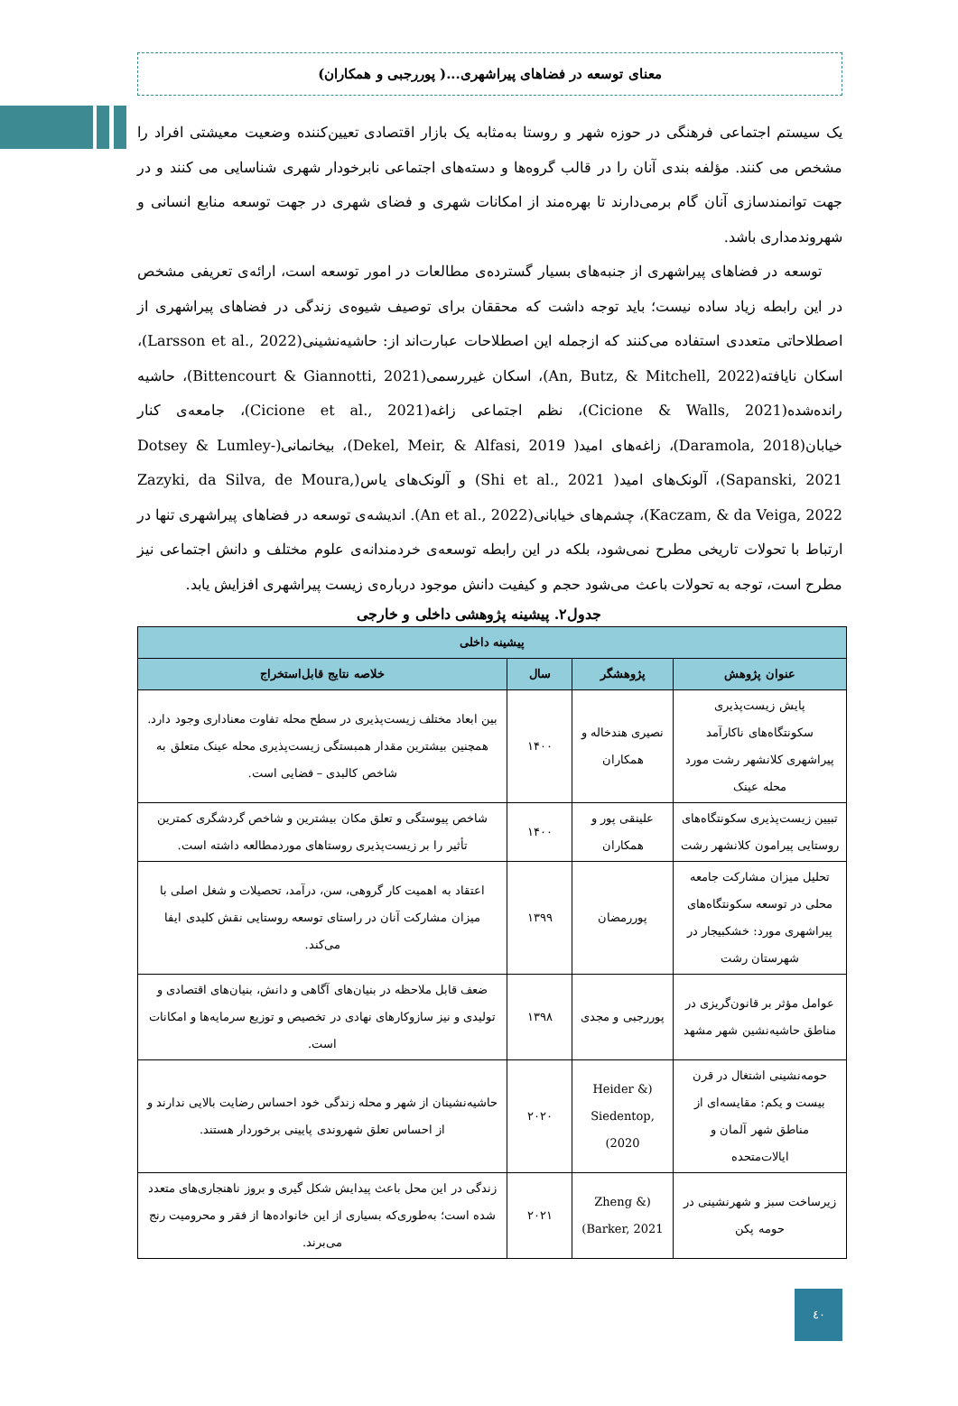معنای توسعه در فضاهای پیراشهری...( پوررجبی و همکاران)
یک سیستم اجتماعی فرهنگی در حوزه شهر و روستا به‌مثابه یک بازار اقتصادی تعیین‌کننده وضعیت معیشتی افراد را مشخص می کنند. مؤلفه بندی آنان را در قالب گروه‌ها و دسته‌های اجتماعی نابرخودار شهری شناسایی می کنند و در جهت توانمندسازی آنان گام برمی‌دارند تا بهره‌مند از امکانات شهری و فضای شهری در جهت توسعه منابع انسانی و شهروندمداری باشد.
توسعه در فضاهای پیراشهری از جنبه‌های بسیار گسترده‌ی مطالعات در امور توسعه است، ارائه‌ی تعریفی مشخص در این رابطه زیاد ساده نیست؛ باید توجه داشت که محققان برای توصیف شیوه‌ی زندگی در فضاهای پیراشهری از اصطلاحاتی متعددی استفاده می‌کنند که ازجمله این اصطلاحات عبارت‌اند از: حاشیه‌نشینی(Larsson et al., 2022)، اسکان نایافته(An, Butz, & Mitchell, 2022)، اسکان غیررسمی(Bittencourt & Giannotti, 2021)، حاشیه رانده‌شده(Cicione & Walls, 2021)، نظم اجتماعی زاغه(Cicione et al., 2021)، جامعه‌ی کنار خیابان(Daramola, 2018)، زاغه‌های امید( Dekel, Meir, & Alfasi, 2019)، بیخانمانی(Dotsey & Lumley-Sapanski, 2021)، آلونک‌های امید( Shi et al., 2021) و آلونک‌های یاس(Zazyki, da Silva, de Moura, Kaczam, & da Veiga, 2022)، چشم‌های خیابانی(An et al., 2022). اندیشه‌ی توسعه در فضاهای پیراشهری تنها در ارتباط با تحولات تاریخی مطرح نمی‌شود، بلکه در این رابطه توسعه‌ی خردمندانه‌ی علوم مختلف و دانش اجتماعی نیز مطرح است، توجه به تحولات باعث می‌شود حجم و کیفیت دانش موجود درباره‌ی زیست پیراشهری افزایش یابد.
جدول۲. پیشینه پژوهشی داخلی و خارجی
| پیشینه داخلی | | | |
| --- | --- | --- | --- |
| عنوان پژوهش | پژوهشگر | سال | خلاصه نتایج قابل‌استخراج |
| پایش زیست‌پذیری سکونتگاه‌های ناکارآمد پیراشهری کلانشهر رشت مورد محله عینک | نصیری هندخاله و همکاران | ۱۴۰۰ | بین ابعاد مختلف زیست‌پذیری در سطح محله تفاوت معناداری وجود دارد. همچنین بیشترین مقدار همبستگی زیست‌پذیری محله عینک متعلق به شاخص کالبدی – فضایی است. |
| تبیین زیست‌پذیری سکونتگاه‌های روستایی پیرامون کلانشهر رشت | علینقی پور و همکاران | ۱۴۰۰ | شاخص پیوستگی و تعلق مکان بیشترین و شاخص گردشگری کمترین تأثیر را بر زیست‌پذیری روستاهای موردمطالعه داشته است. |
| تحلیل میزان مشارکت جامعه محلی در توسعه سکونتگاه‌های پیراشهری مورد: خشکبیجار در شهرستان رشت | پوررمضان | ۱۳۹۹ | اعتقاد به اهمیت کار گروهی، سن، درآمد، تحصیلات و شغل اصلی با میزان مشارکت آنان در راستای توسعه روستایی نقش کلیدی ایفا می‌کند. |
| عوامل مؤثر بر قانون‌گریزی در مناطق حاشیه‌نشین شهر مشهد | پوررجبی و مجدی | ۱۳۹۸ | ضعف قابل ملاحظه در بنیان‌های آگاهی و دانش، بنیان‌های اقتصادی و تولیدی و نیز سازوکارهای نهادی در تخصیص و توزیع سرمایه‌ها و امکانات است. |
| حومه‌نشینی اشتغال در قرن بیست و یکم: مقایسه‌ای از مناطق شهر آلمان و ایالات‌متحده | (Heider & Siedentop, 2020) | ۲۰۲۰ | حاشیه‌نشینان از شهر و محله زندگی خود احساس رضایت بالایی ندارند و از احساس تعلق شهروندی پایینی برخوردار هستند. |
| زیرساخت سبز و شهرنشینی در حومه پکن | (Zheng & Barker, 2021) | ۲۰۲۱ | زندگی در این محل باعث پیدایش شکل گیری و بروز ناهنجاری‌های متعدد شده است؛ به‌طوری‌که بسیاری از این خانواده‌ها از فقر و محرومیت رنج می‌برند. |
٤٠